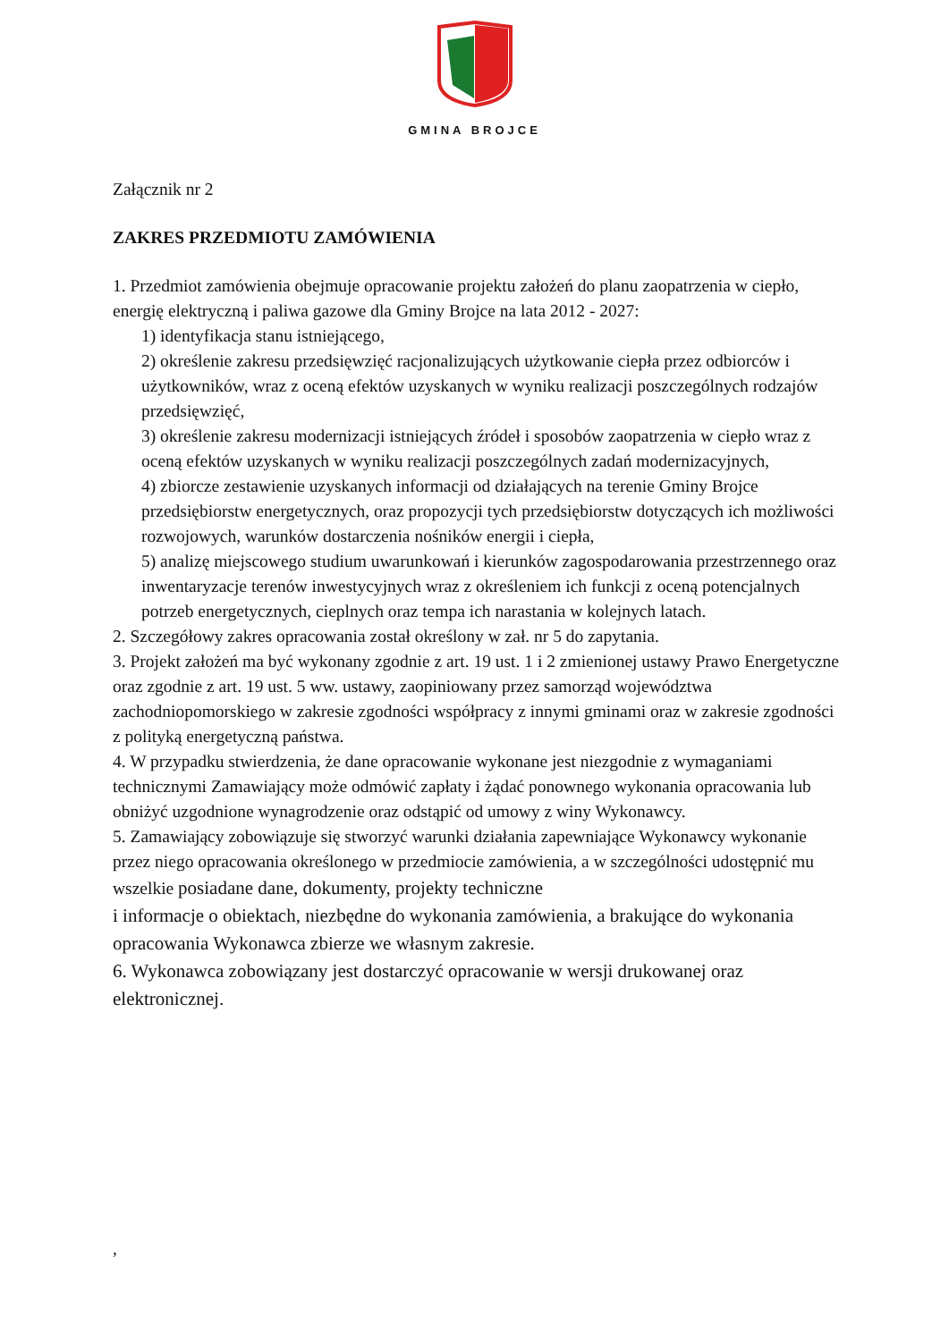GMINA BROJCE
Załącznik nr 2
ZAKRES PRZEDMIOTU ZAMÓWIENIA
1. Przedmiot zamówienia obejmuje opracowanie projektu założeń do planu zaopatrzenia w ciepło, energię elektryczną i paliwa gazowe dla Gminy Brojce na lata 2012 - 2027:
1) identyfikacja stanu istniejącego,
2) określenie zakresu przedsięwzięć racjonalizujących użytkowanie ciepła przez odbiorców i użytkowników, wraz z oceną efektów uzyskanych w wyniku realizacji poszczególnych rodzajów przedsięwzięć,
3) określenie zakresu modernizacji istniejących źródeł i sposobów zaopatrzenia w ciepło wraz z oceną efektów uzyskanych w wyniku realizacji poszczególnych zadań modernizacyjnych,
4) zbiorcze zestawienie uzyskanych informacji od działających na terenie Gminy Brojce przedsiębiorstw energetycznych, oraz propozycji tych przedsiębiorstw dotyczących ich możliwości rozwojowych, warunków dostarczenia nośników energii i ciepła,
5) analizę miejscowego studium uwarunkowań i kierunków zagospodarowania przestrzennego oraz inwentaryzacje terenów inwestycyjnych wraz z określeniem ich funkcji z oceną potencjalnych potrzeb energetycznych, cieplnych oraz tempa ich narastania w kolejnych latach.
2. Szczegółowy zakres opracowania został określony w zał. nr 5 do zapytania.
3. Projekt założeń ma być wykonany zgodnie z art. 19 ust. 1 i 2 zmienionej ustawy Prawo Energetyczne oraz zgodnie z art. 19 ust. 5 ww. ustawy, zaopiniowany przez samorząd województwa zachodniopomorskiego w zakresie zgodności współpracy z innymi gminami oraz w zakresie zgodności z polityką energetyczną państwa.
4. W przypadku stwierdzenia, że dane opracowanie wykonane jest niezgodnie z wymaganiami technicznymi Zamawiający może odmówić zapłaty i żądać ponownego wykonania opracowania lub obniżyć uzgodnione wynagrodzenie oraz odstąpić od umowy z winy Wykonawcy.
5. Zamawiający zobowiązuje się stworzyć warunki działania zapewniające Wykonawcy wykonanie przez niego opracowania określonego w przedmiocie zamówienia, a w szczególności udostępnić mu wszelkie posiadane dane, dokumenty, projekty techniczne
i informacje o obiektach, niezbędne do wykonania zamówienia, a brakujące do wykonania opracowania Wykonawca zbierze we własnym zakresie.
6. Wykonawca zobowiązany jest dostarczyć opracowanie w wersji drukowanej oraz elektronicznej.
,